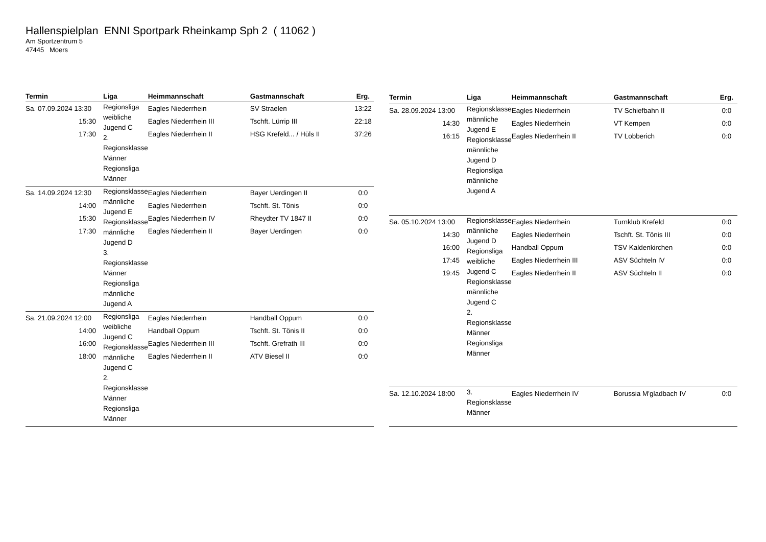Hallenspielplan ENNI Sportpark Rheinkamp Sph 2 ( 11062 )
Am Sportzentrum 5
47445 Moers
| Termin | Liga | Heimmannschaft | Gastmannschaft | Erg. |
| --- | --- | --- | --- | --- |
| Sa. 07.09.2024 13:30 15:30 17:30 | Regionsliga weibliche Jugend C 2. Regionsklasse Männer Regionsliga Männer | Eagles Niederrhein Eagles Niederrhein III Eagles Niederrhein II | SV Straelen Tschft. Lürrip III HSG Krefeld... / Hüls II | 13:22 22:18 37:26 |
| Sa. 14.09.2024 12:30 14:00 15:30 17:30 | Regionsklasse männliche Jugend E Regionsklasse männliche Jugend D 3. Regionsklasse Männer Regionsliga männliche Jugend A | Eagles Niederrhein Eagles Niederrhein Eagles Niederrhein IV Eagles Niederrhein II | Bayer Uerdingen II Tschft. St. Tönis Rheydter TV 1847 II Bayer Uerdingen | 0:0 0:0 0:0 0:0 |
| Sa. 21.09.2024 12:00 14:00 16:00 18:00 | Regionsliga weibliche Jugend C Regionsklasse männliche Jugend C 2. Regionsklasse Männer Regionsliga Männer | Eagles Niederrhein Handball Oppum Eagles Niederrhein III Eagles Niederrhein II | Handball Oppum Tschft. St. Tönis II Tschft. Grefrath III ATV Biesel II | 0:0 0:0 0:0 0:0 |
| Termin | Liga | Heimmannschaft | Gastmannschaft | Erg. |
| --- | --- | --- | --- | --- |
| Sa. 28.09.2024 13:00 14:30 16:15 | Regionsklasse männliche Jugend E Regionsklasse männliche Jugend D Regionsliga männliche Jugend A | Eagles Niederrhein Eagles Niederrhein Eagles Niederrhein II | TV Schiefbahn II VT Kempen TV Lobberich | 0:0 0:0 0:0 |
| Sa. 05.10.2024 13:00 14:30 16:00 17:45 19:45 | Regionsklasse männliche Jugend D Regionsliga weibliche Jugend C Regionsklasse männliche Jugend C 2. Regionsklasse Männer Regionsliga Männer | Eagles Niederrhein Eagles Niederrhein Handball Oppum Eagles Niederrhein III Eagles Niederrhein II | Turnklub Krefeld Tschft. St. Tönis III TSV Kaldenkirchen ASV Süchteln IV ASV Süchteln II | 0:0 0:0 0:0 0:0 0:0 |
| Sa. 12.10.2024 18:00 | 3. Regionsklasse Männer | Eagles Niederrhein IV | Borussia M'gladbach IV | 0:0 |